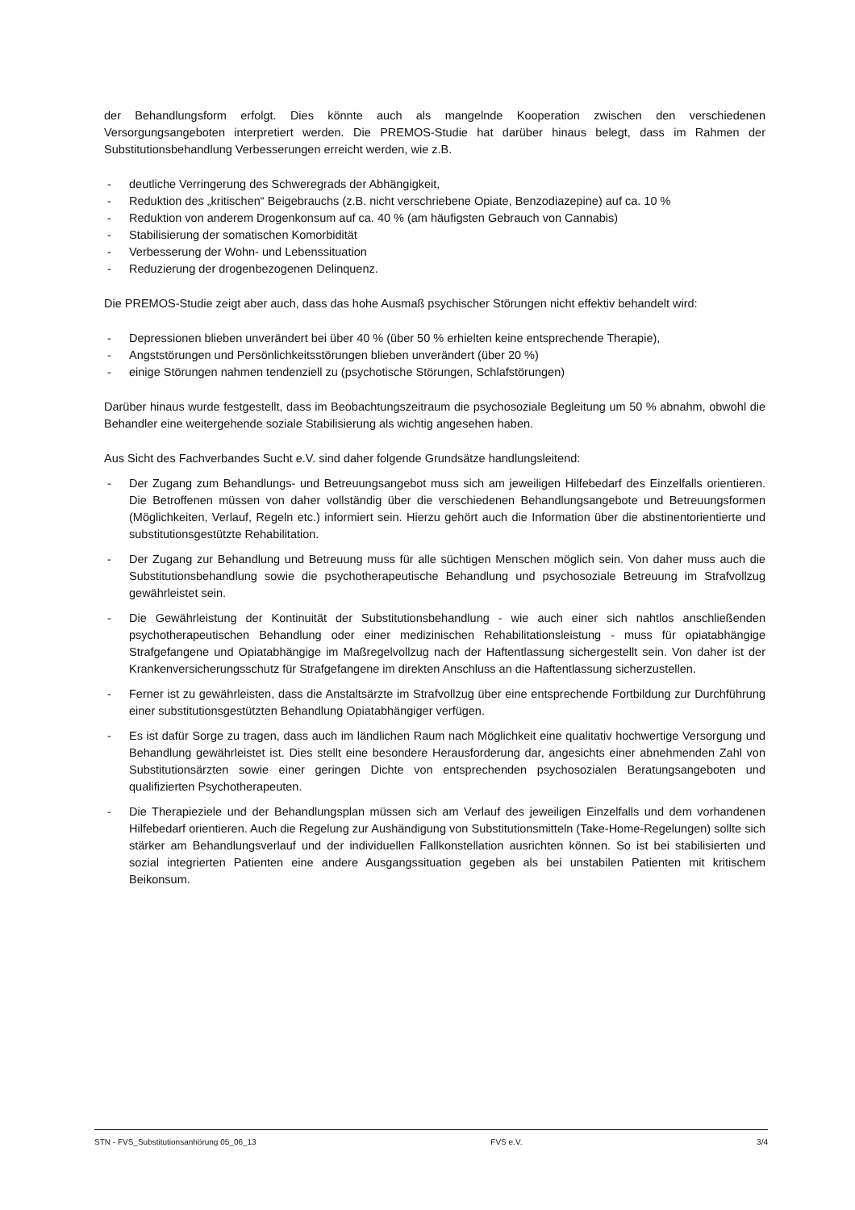der Behandlungsform erfolgt. Dies könnte auch als mangelnde Kooperation zwischen den verschiedenen Versorgungsangeboten interpretiert werden. Die PREMOS-Studie hat darüber hinaus belegt, dass im Rahmen der Substitutionsbehandlung Verbesserungen erreicht werden, wie z.B.
- deutliche Verringerung des Schweregrads der Abhängigkeit,
- Reduktion des „kritischen“ Beigebrauchs (z.B. nicht verschriebene Opiate, Benzodiazepine) auf ca. 10 %
- Reduktion von anderem Drogenkonsum auf ca. 40 % (am häufigsten Gebrauch von Cannabis)
- Stabilisierung der somatischen Komorbidität
- Verbesserung der Wohn- und Lebenssituation
- Reduzierung der drogenbezogenen Delinquenz.
Die PREMOS-Studie zeigt aber auch, dass das hohe Ausmaß psychischer Störungen nicht effektiv behandelt wird:
- Depressionen blieben unverändert bei über 40 % (über 50 % erhielten keine entsprechende Therapie),
- Angststörungen und Persönlichkeitsstörungen blieben unverändert (über 20 %)
- einige Störungen nahmen tendenziell zu (psychotische Störungen, Schlafstörungen)
Darüber hinaus wurde festgestellt, dass im Beobachtungszeitraum die psychosoziale Begleitung um 50 % abnahm, obwohl die Behandler eine weitergehende soziale Stabilisierung als wichtig angesehen haben.
Aus Sicht des Fachverbandes Sucht e.V. sind daher folgende Grundsätze handlungsleitend:
- Der Zugang zum Behandlungs- und Betreuungsangebot muss sich am jeweiligen Hilfebedarf des Einzelfalls orientieren. Die Betroffenen müssen von daher vollständig über die verschiedenen Behandlungsangebote und Betreuungsformen (Möglichkeiten, Verlauf, Regeln etc.) informiert sein. Hierzu gehört auch die Information über die abstinentorientierte und substitutionsgestützte Rehabilitation.
- Der Zugang zur Behandlung und Betreuung muss für alle süchtigen Menschen möglich sein. Von daher muss auch die Substitutionsbehandlung sowie die psychotherapeutische Behandlung und psychosoziale Betreuung im Strafvollzug gewährleistet sein.
- Die Gewährleistung der Kontinuität der Substitutionsbehandlung - wie auch einer sich nahtlos anschließenden psychotherapeutischen Behandlung oder einer medizinischen Rehabilitationsleistung - muss für opiatabhängige Strafgefangene und Opiatabhängige im Maßregelvollzug nach der Haftentlassung sichergestellt sein. Von daher ist der Krankenversicherungsschutz für Strafgefangene im direkten Anschluss an die Haftentlassung sicherzustellen.
- Ferner ist zu gewährleisten, dass die Anstaltsärzte im Strafvollzug über eine entsprechende Fortbildung zur Durchführung einer substitutionsgestützten Behandlung Opiatabhängiger verfügen.
- Es ist dafür Sorge zu tragen, dass auch im ländlichen Raum nach Möglichkeit eine qualitativ hochwertige Versorgung und Behandlung gewährleistet ist. Dies stellt eine besondere Herausforderung dar, angesichts einer abnehmenden Zahl von Substitutionsärzten sowie einer geringen Dichte von entsprechenden psychosozialen Beratungsangeboten und qualifizierten Psychotherapeuten.
- Die Therapieziele und der Behandlungsplan müssen sich am Verlauf des jeweiligen Einzelfalls und dem vorhandenen Hilfebedarf orientieren. Auch die Regelung zur Aushändigung von Substitutionsmitteln (Take-Home-Regelungen) sollte sich stärker am Behandlungsverlauf und der individuellen Fallkonstellation ausrichten können. So ist bei stabilisierten und sozial integrierten Patienten eine andere Ausgangssituation gegeben als bei unstabilen Patienten mit kritischem Beikonsum.
STN - FVS_Substitutionsanhörung 05_06_13 FVS e.V. 3/4